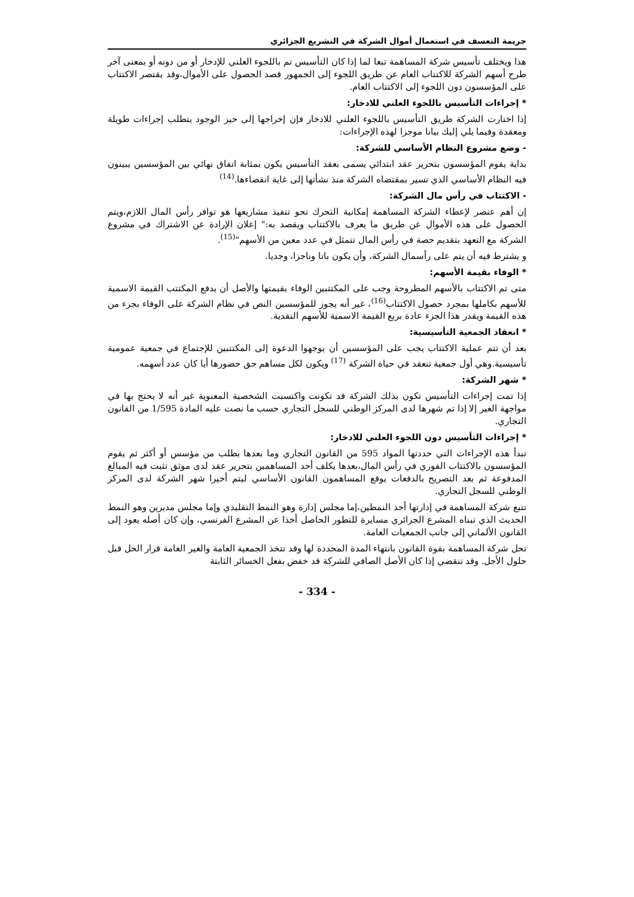جريمة التعسف في استعمال أموال الشركة في التشريع الجزائري
هذا ويختلف تأسيس شركة المساهمة تبعا لما إذا كان التأسيس تم باللجوء العلني للإدخار أو من دونه أو بمعنى آخر طرح أسهم الشركة للاكتتاب العام عن طريق اللجوء إلى الجمهور قصد الحصول على الأموال،وقد يقتصر الاكتتاب على المؤسسون دون اللجوء إلى الاكتتاب العام.
* إجراءات التأسيس باللجوء العلني للادخار:
إذا اختارت الشركة طريق التأسيس باللجوء العلني للادخار فإن إخراجها إلى حيز الوجود يتطلب إجراءات طويلة ومعقدة وفيما يلي إليك بيانا موجزا لهذه الإجراءات:
- وضع مشروع النظام الأساسي للشركة:
بداية يقوم المؤسسون بتحرير عقد ابتدائي يسمى بعقد التأسيس يكون بمثابة اتفاق نهائي بين المؤسسين يبينون فيه النظام الأساسي الذي تسير بمقتضاه الشركة منذ نشأتها إلى غاية انقضاءها.<sup>(14)</sup>
- الاكتتاب في رأس مال الشركة:
إن أهم عنصر لإعطاء الشركة المساهمة إمكانية التحرك نحو تنفيذ مشاريعها هو توافر رأس المال اللازم،ويتم الحصول على هذه الأموال عن طريق ما يعرف بالاكتتاب ويقصد به:" إعلان الإرادة عن الاشتراك في مشروع الشركة مع التعهد بتقديم حصة في رأس المال تتمثل في عدد معين من الأسهم"<sup>(15)</sup>.
و يشترط فيه أن يتم على رأسمال الشركة، وأن يكون باتا وناجزا، وجديا.
* الوفاء بقيمة الأسهم:
متى تم الاكتتاب بالأسهم المطروحة وجب على المكتتبين الوفاء بقيمتها والأصل أن يدفع المكتتب القيمة الاسمية للأسهم بكاملها بمجرد حصول الاكتتاب<sup>(16)</sup>، غير أنه يجوز للمؤسسين النص في نظام الشركة على الوفاء بجزء من هذه القيمة ويقدر هذا الجزء عادة بربع القيمة الاسمية للأسهم النقدية.
* انعقاد الجمعية التأسيسية:
بعد أن تتم عملية الاكتتاب يجب على المؤسسين أن يوجهوا الدعوة إلى المكتتبين للإجتماع في جمعية عمومية تأسيسية.وهي أول جمعية تنعقد في حياة الشركة <sup>(17)</sup> ويكون لكل مساهم حق حضورها أيا كان عدد أسهمه.
* شهر الشركة:
إذا تمت إجراءات التأسيس تكون بذلك الشركة قد تكونت واكتسبت الشخصية المعنوية غير أنه لا يحتج بها في مواجهة الغير إلا إذا تم شهرها لدى المركز الوطني للسجل التجاري حسب ما نصت عليه المادة 1/595 من القانون التجاري.
* إجراءات التأسيس دون اللجوء العلني للادخار:
تبدأ هذه الإجراءات التي حددتها المواد 595 من القانون التجاري وما بعدها بطلب من مؤسس أو أكثر ثم يقوم المؤسسون بالاكتتاب الفوري في رأس المال،بعدها يكلف أحد المساهمين بتحرير عقد لدى موثق تثبت فيه المبالغ المدفوعة ثم بعد التصريح بالدفعات يوقع المساهمون القانون الأساسي ليتم أخيرا شهر الشركة لدى المركز الوطني للسجل التجاري.
تتبع شركة المساهمة في إدارتها أحد النمطين،إما مجلس إدارة وهو النمط التقليدي وإما مجلس مديرين وهو النمط الحديث الذي تبناه المشرع الجزائري مسايرة للتطور الحاصل أخذا عن المشرع الفرنسي، وإن كان أصله يعود إلى القانون الألماني إلى جانب الجمعيات العامة.
تحل شركة المساهمة بقوة القانون بانتهاء المدة المحددة لها وقد تتخذ الجمعية العامة والغير العامة قرار الحل قبل حلول الأجل. وقد تنقضي إذا كان الأصل الصافي للشركة قد خفض بفعل الخسائر الثابتة
- 334 -